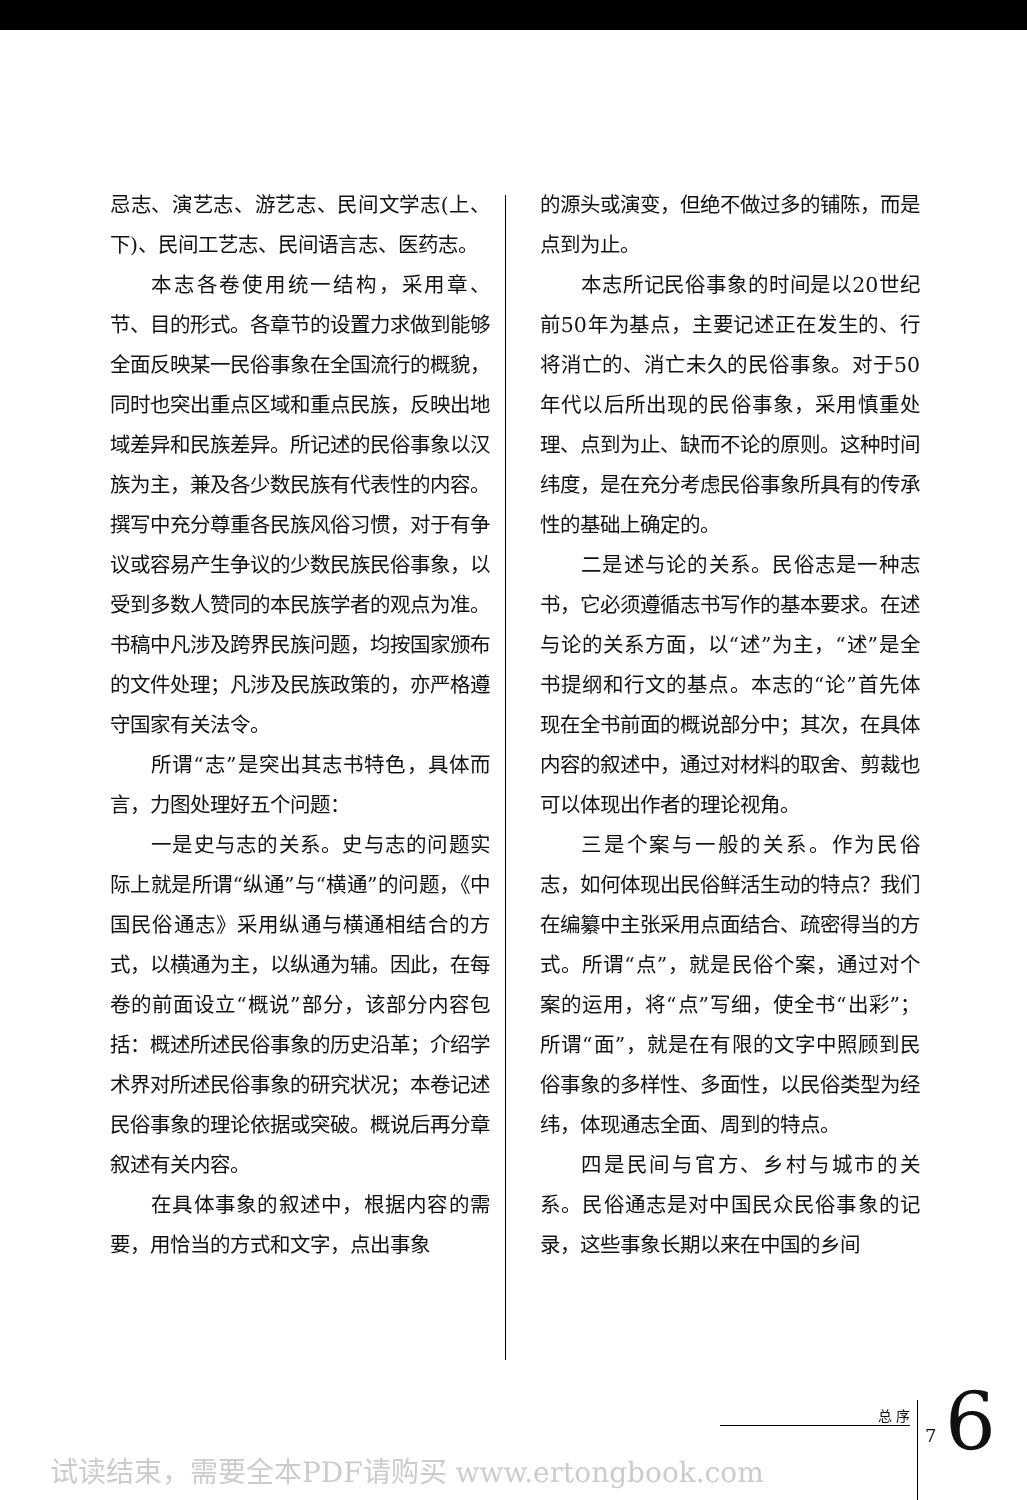忌志、演艺志、游艺志、民间文学志(上、下)、民间工艺志、民间语言志、医药志。
本志各卷使用统一结构，采用章、节、目的形式。各章节的设置力求做到能够全面反映某一民俗事象在全国流行的概貌，同时也突出重点区域和重点民族，反映出地域差异和民族差异。所记述的民俗事象以汉族为主，兼及各少数民族有代表性的内容。撰写中充分尊重各民族风俗习惯，对于有争议或容易产生争议的少数民族民俗事象，以受到多数人赞同的本民族学者的观点为准。书稿中凡涉及跨界民族问题，均按国家颁布的文件处理；凡涉及民族政策的，亦严格遵守国家有关法令。
所谓“志”是突出其志书特色，具体而言，力图处理好五个问题：
一是史与志的关系。史与志的问题实际上就是所谓“纵通”与“横通”的问题，《中国民俗通志》采用纵通与横通相结合的方式，以横通为主，以纵通为辅。因此，在每卷的前面设立“概说”部分，该部分内容包括：概述所述民俗事象的历史沿革；介绍学术界对所述民俗事象的研究状况；本卷记述民俗事象的理论依据或突破。概说后再分章叙述有关内容。
在具体事象的叙述中，根据内容的需要，用恰当的方式和文字，点出事象
的源头或演变，但绝不做过多的铺陈，而是点到为止。
本志所记民俗事象的时间是以20世纪前50年为基点，主要记述正在发生的、行将消亡的、消亡未久的民俗事象。对于50年代以后所出现的民俗事象，采用慎重处理、点到为止、缺而不论的原则。这种时间纬度，是在充分考虑民俗事象所具有的传承性的基础上确定的。
二是述与论的关系。民俗志是一种志书，它必须遵循志书写作的基本要求。在述与论的关系方面，以“述”为主，“述”是全书提纲和行文的基点。本志的“论”首先体现在全书前面的概说部分中；其次，在具体内容的叙述中，通过对材料的取舍、剪裁也可以体现出作者的理论视角。
三是个案与一般的关系。作为民俗志，如何体现出民俗鲜活生动的特点？我们在编纂中主张采用点面结合、疏密得当的方式。所谓“点”，就是民俗个案，通过对个案的运用，将“点”写细，使全书“出彩”；所谓“面”，就是在有限的文字中照顾到民俗事象的多样性、多面性，以民俗类型为经纬，体现通志全面、周到的特点。
四是民间与官方、乡村与城市的关系。民俗通志是对中国民众民俗事象的记录，这些事象长期以来在中国的乡间
总 序
7 6
试读结束，需要全本PDF请购买 www.ertongbook.com